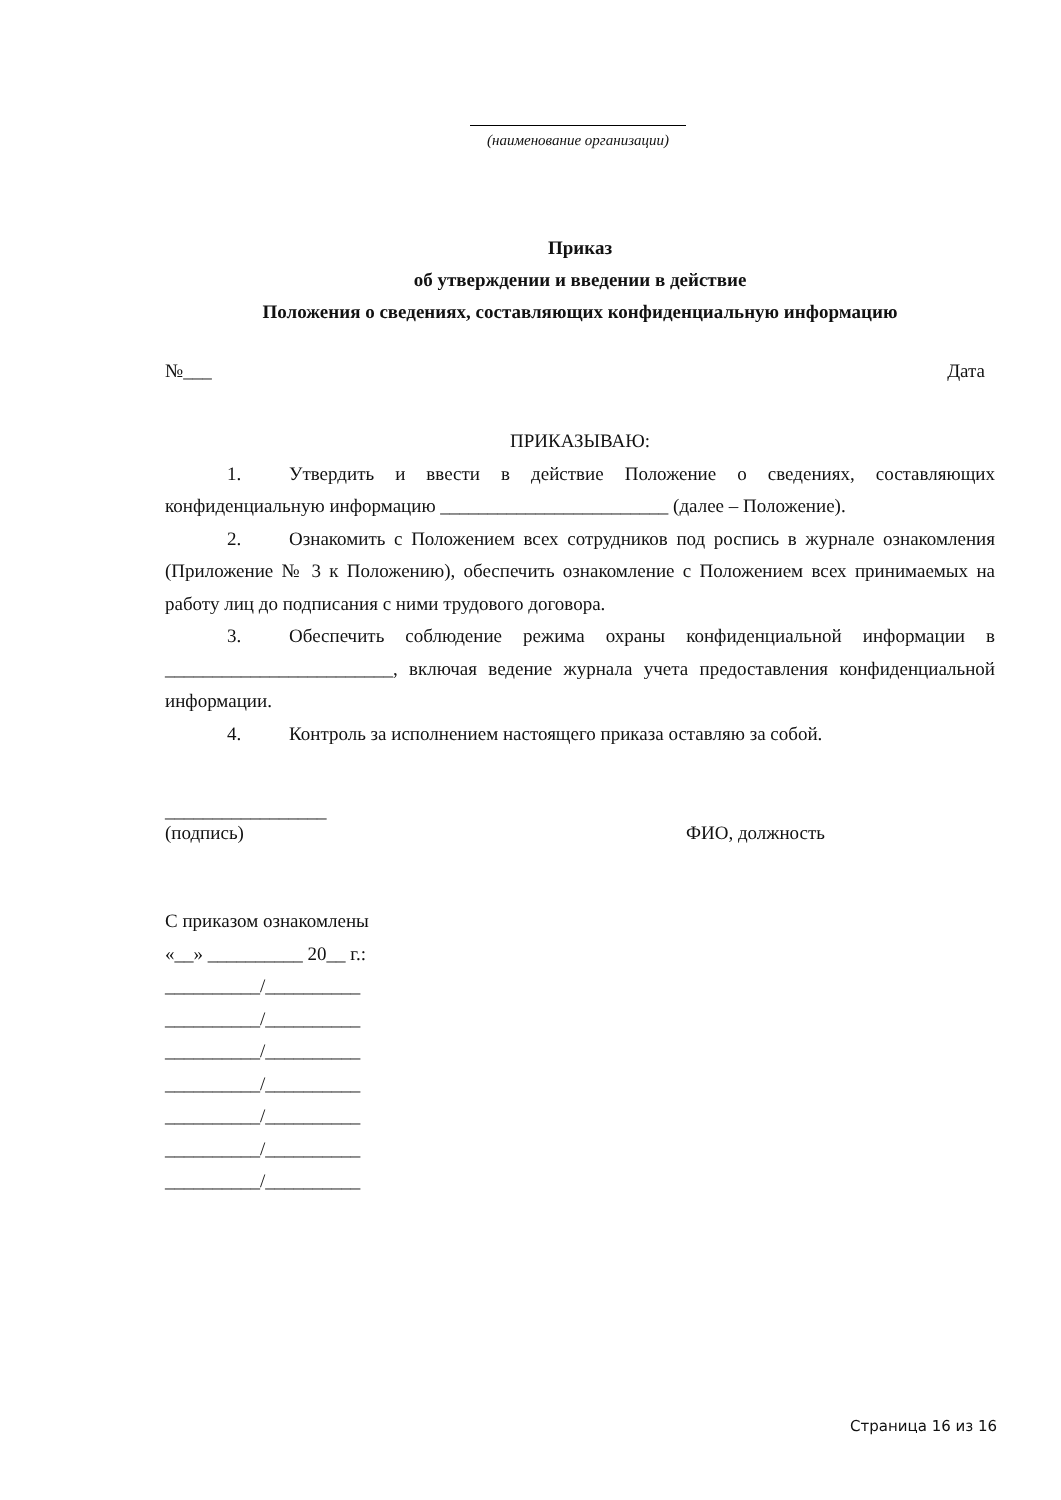(наименование организации)
Приказ
об утверждении и введении в действие
Положения о сведениях, составляющих конфиденциальную информацию
№___ Дата
ПРИКАЗЫВАЮ:
1. Утвердить и ввести в действие Положение о сведениях, составляющих конфиденциальную информацию ________________________ (далее – Положение).
2. Ознакомить с Положением всех сотрудников под роспись в журнале ознакомления (Приложение № 3 к Положению), обеспечить ознакомление с Положением всех принимаемых на работу лиц до подписания с ними трудового договора.
3. Обеспечить соблюдение режима охраны конфиденциальной информации в ________________________, включая ведение журнала учета предоставления конфиденциальной информации.
4. Контроль за исполнением настоящего приказа оставляю за собой.
_________________
(подпись)
ФИО, должность
С приказом ознакомлены
«__» __________ 20__ г.:
__________/__________
__________/__________
__________/__________
__________/__________
__________/__________
__________/__________
__________/__________
Страница 16 из 16